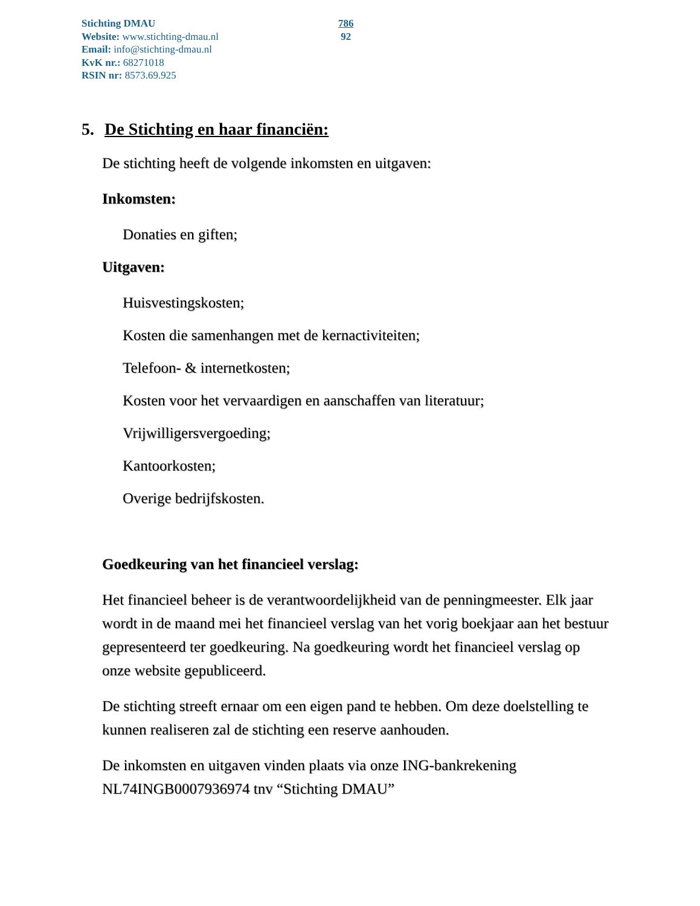Stichting DMAU
Website: www.stichting-dmau.nl
Email: info@stichting-dmau.nl
KvK nr.: 68271018
RSIN nr: 8573.69.925
786
92
5. De Stichting en haar financiën:
De stichting heeft de volgende inkomsten en uitgaven:
Inkomsten:
Donaties en giften;
Uitgaven:
Huisvestingskosten;
Kosten die samenhangen met de kernactiviteiten;
Telefoon- & internetkosten;
Kosten voor het vervaardigen en aanschaffen van literatuur;
Vrijwilligersvergoeding;
Kantoorkosten;
Overige bedrijfskosten.
Goedkeuring van het financieel verslag:
Het financieel beheer is de verantwoordelijkheid van de penningmeester. Elk jaar wordt in de maand mei het financieel verslag van het vorig boekjaar aan het bestuur gepresenteerd ter goedkeuring. Na goedkeuring wordt het financieel verslag op onze website gepubliceerd.
De stichting streeft ernaar om een eigen pand te hebben. Om deze doelstelling te kunnen realiseren zal de stichting een reserve aanhouden.
De inkomsten en uitgaven vinden plaats via onze ING-bankrekening NL74INGB0007936974 tnv “Stichting DMAU”